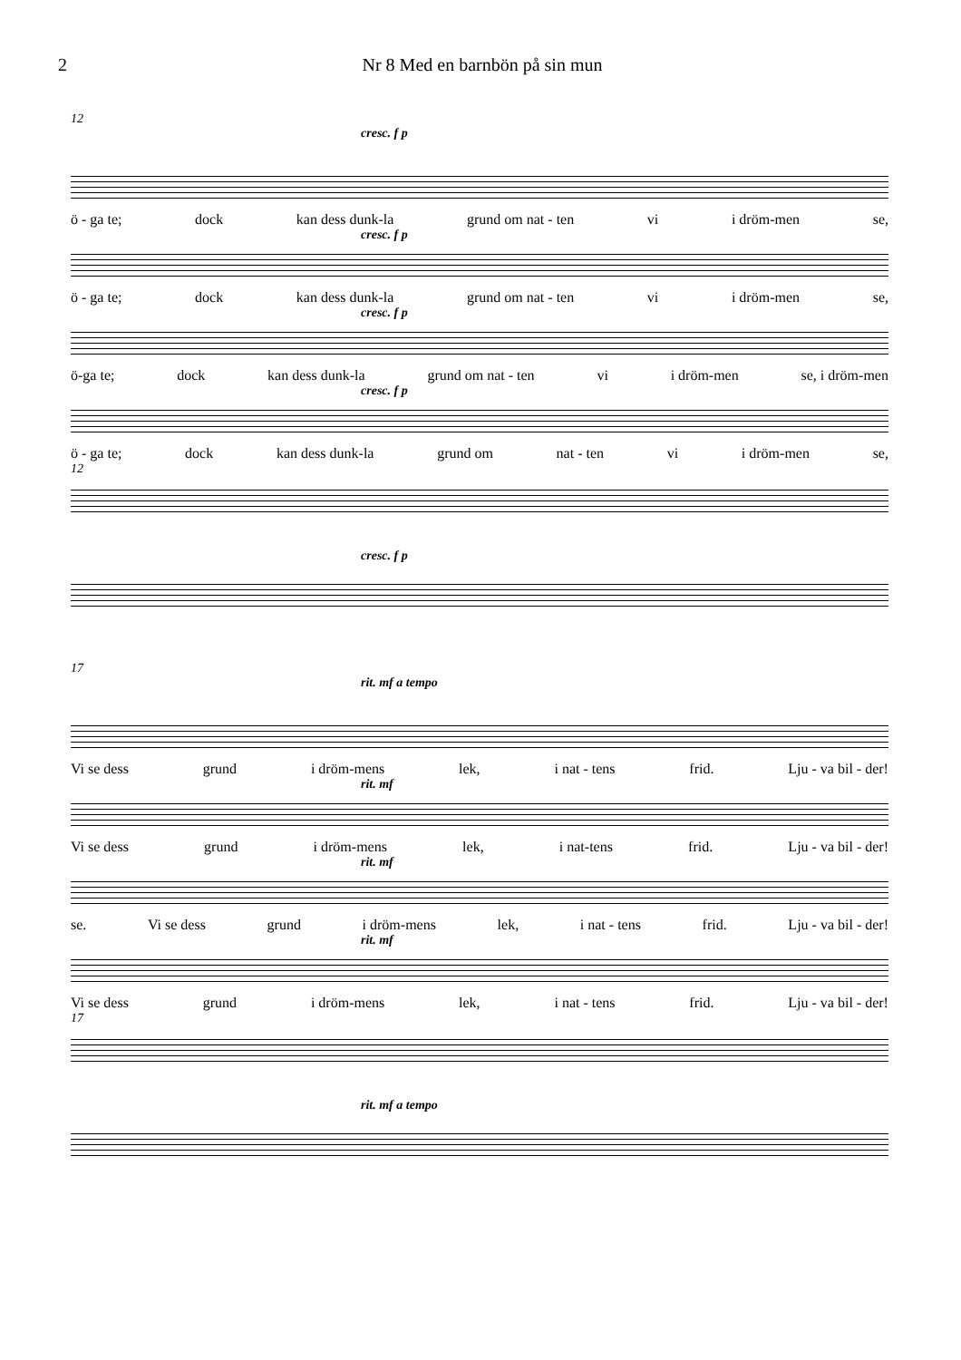2 Nr 8 Med en barnbön på sin mun
12
cresc. f p
ö - ga te; dock kan dess dunk-la grund om nat - ten vi i dröm-men se,
cresc. f p
ö - ga te; dock kan dess dunk-la grund om nat - ten vi i dröm-men se,
cresc. f p
ö-ga te; dock kan dess dunk-la grund om nat - ten vi i dröm-men se, i dröm-men
cresc. f p
ö - ga te; dock kan dess dunk-la grund om nat - ten vi i dröm-men se,
12
cresc. f p
17
rit. mf a tempo
Vi se dess grund i dröm-mens lek, i nat - tens frid. Lju - va bil - der!
rit. mf
Vi se dess grund i dröm-mens lek, i nat-tens frid. Lju - va bil - der!
rit. mf
se. Vi se dess grund i dröm-mens lek, i nat - tens frid. Lju - va bil - der!
rit. mf
Vi se dess grund i dröm-mens lek, i nat - tens frid. Lju - va bil - der!
17
rit. mf a tempo